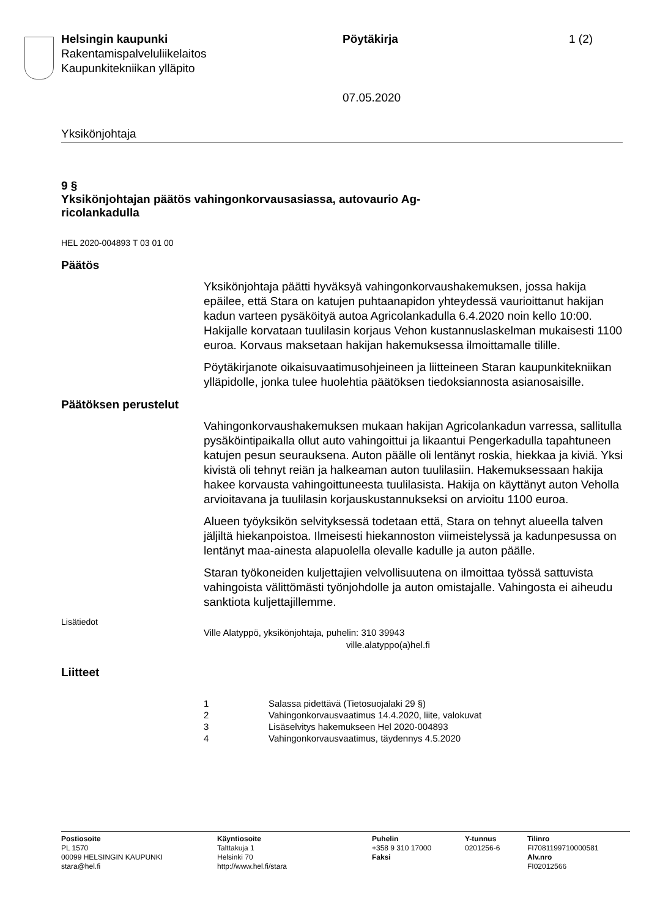Helsingin kaupunki
Rakentamispalveluliikelaitos
Kaupunkitekniikan ylläpito
Pöytäkirja
07.05.2020
1 (2)
Yksikönjohtaja
9 §
Yksikönjohtajan päätös vahingonkorvausasiassa, autovaurio Ag-
ricolankadulla
HEL 2020-004893 T 03 01 00
Päätös
Yksikönjohtaja päätti hyväksyä vahingonkorvaushakemuksen, jossa hakija epäilee, että Stara on katujen puhtaanapidon yhteydessä vaurioittanut hakijan kadun varteen pysäköityä autoa Agricolankadulla 6.4.2020 noin kello 10:00. Hakijalle korvataan tuulilasin korjaus Vehon kustannuslaskelman mukaisesti 1100 euroa. Korvaus maksetaan hakijan hakemuksessa ilmoittamalle tilille.
Pöytäkirjanote oikaisuvaatimusohjeineen ja liitteineen Staran kaupunkitekniikan ylläpidolle, jonka tulee huolehtia päätöksen tiedoksiannosta asianosaisille.
Päätöksen perustelut
Vahingonkorvaushakemuksen mukaan hakijan Agricolankadun varressa, sallitulla pysäköintipaikalla ollut auto vahingoittui ja likaantui Pengerkadulla tapahtuneen katujen pesun seurauksena. Auton päälle oli lentänyt roskia, hiekkaa ja kiviä. Yksi kivistä oli tehnyt reiän ja halkeaman auton tuulilasiin. Hakemuksessaan hakija hakee korvausta vahingoittuneesta tuulilasista. Hakija on käyttänyt auton Veholla arvioitavana ja tuulilasin korjauskustannukseksi on arvioitu 1100 euroa.
Alueen työyksikön selvityksessä todetaan että, Stara on tehnyt alueella talven jäljiltä hiekanpoistoa. Ilmeisesti hiekannoston viimeistelyssä ja kadunpesussa on lentänyt maa-ainesta alapuolella olevalle kadulle ja auton päälle.
Staran työkoneiden kuljettajien velvollisuutena on ilmoittaa työssä sattuvista vahingoista välittömästi työnjohdolle ja auton omistajalle. Vahingosta ei aiheudu sanktiota kuljettajillemme.
Lisätiedot
Ville Alatyppö, yksikönjohtaja, puhelin: 310 39943
ville.alatyppo(a)hel.fi
Liitteet
1 Salassa pidettävä (Tietosuojalaki 29 §)
2 Vahingonkorvausvaatimus 14.4.2020, liite, valokuvat
3 Lisäselvitys hakemukseen Hel 2020-004893
4 Vahingonkorvausvaatimus, täydennys 4.5.2020
Postiosoite
PL 1570
00099 HELSINGIN KAUPUNKI
stara@hel.fi
Käyntiosoite
Talttakuja 1
Helsinki 70
http://www.hel.fi/stara
Puhelin
+358 9 310 17000
Faksi
Y-tunnus
0201256-6
Tilinro
FI7081199710000581
Alv.nro
FI02012566